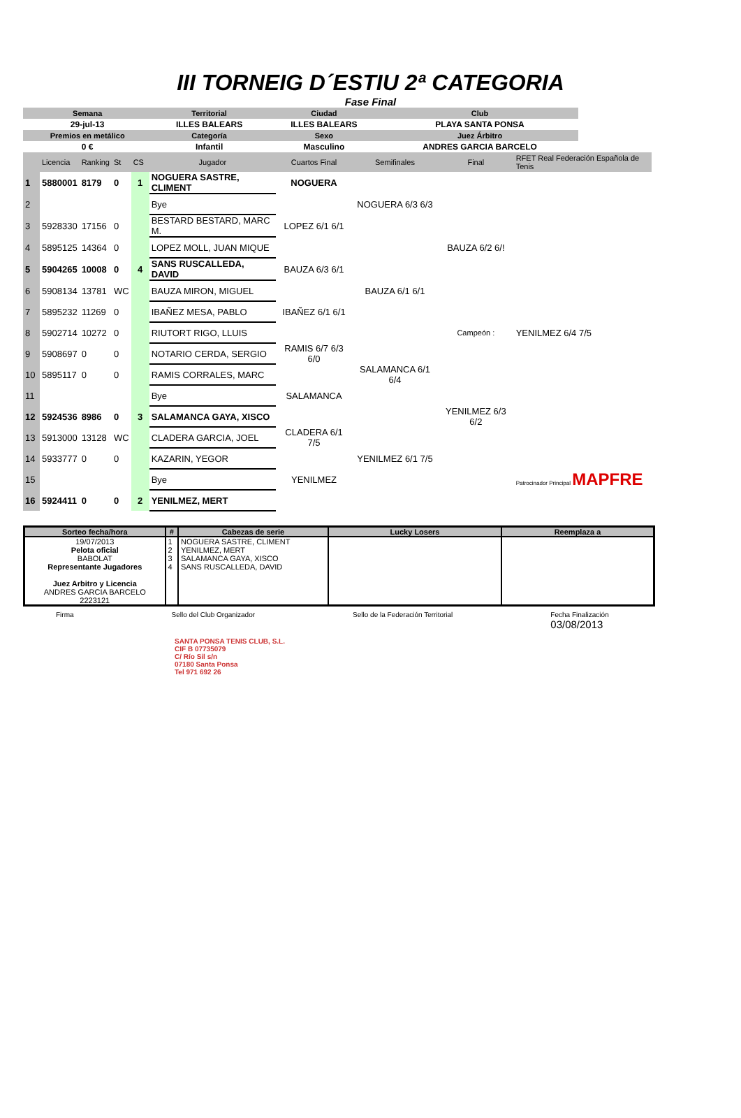III TORNEIG D´ESTIU 2ª CATEGORIA
Fase Final
| Semana | Territorial | Ciudad | Club |
| 29-jul-13 | ILLES BALEARS | ILLES BALEARS | PLAYA SANTA PONSA |
| Premios en metálico | Categoría | Sexo | Juez Árbitro |
| 0 € | Infantil | Masculino | ANDRES GARCIA BARCELO |
| | Licencia | Ranking | St | CS | Jugador | Cuartos Final | Semifinales | Final | RFET Real Federación Española de Tenis |
| 1 | 5880001 | 8179 | 0 | 1 | NOGUERA SASTRE, CLIMENT | NOGUERA | | | |
| 2 | | | | | Bye | | NOGUERA 6/3 6/3 | | |
| 3 | 5928330 | 17156 | 0 | | BESTARD BESTARD, MARC M. | LOPEZ 6/1 6/1 | | | |
| 4 | 5895125 | 14364 | 0 | | LOPEZ MOLL, JUAN MIQUE | | | BAUZA 6/2 6/! | |
| 5 | 5904265 | 10008 | 0 | 4 | SANS RUSCALLEDA, DAVID | BAUZA 6/3 6/1 | | | |
| 6 | 5908134 | 13781 | WC | | BAUZA MIRON, MIGUEL | | BAUZA 6/1 6/1 | | |
| 7 | 5895232 | 11269 | 0 | | IBAÑEZ MESA, PABLO | IBAÑEZ 6/1 6/1 | | | |
| 8 | 5902714 | 10272 | 0 | | RIUTORT RIGO, LLUIS | | | Campeón : | YENILMEZ 6/4 7/5 |
| 9 | 5908697 | 0 | 0 | | NOTARIO CERDA, SERGIO | RAMIS 6/7 6/3 6/0 | | | |
| 10 | 5895117 | 0 | 0 | | RAMIS CORRALES, MARC | | SALAMANCA 6/1 6/4 | | |
| 11 | | | | | Bye | SALAMANCA | | | |
| 12 | 5924536 | 8986 | 0 | 3 | SALAMANCA GAYA, XISCO | | | YENILMEZ 6/3 6/2 | |
| 13 | 5913000 | 13128 | WC | | CLADERA GARCIA, JOEL | CLADERA 6/1 7/5 | | | |
| 14 | 5933777 | 0 | 0 | | KAZARIN, YEGOR | | YENILMEZ 6/1 7/5 | | |
| 15 | | | | | Bye | YENILMEZ | | | Patrocinador Principal MAPFRE |
| 16 | 5924411 | 0 | 0 | 2 | YENILMEZ, MERT | | | | |
| Sorteo fecha/hora | # | Cabezas de serie | Lucky Losers | Reemplaza a |
| --- | --- | --- | --- | --- |
| 19/07/2013 Pelota oficial BABOLAT Representante Jugadores Juez Arbitro y Licencia ANDRES GARCIA BARCELO 2223121 | 1 2 3 4 | NOGUERA SASTRE, CLIMENT YENILMEZ, MERT SALAMANCA GAYA, XISCO SANS RUSCALLEDA, DAVID | | |
Firma Sello del Club Organizador Sello de la Federación Territorial Fecha Finalización
03/08/2013
SANTA PONSA TENIS CLUB, S.L.
CIF B 07735079
C/ Río Sil s/n
07180 Santa Ponsa
Tel 971 692 26